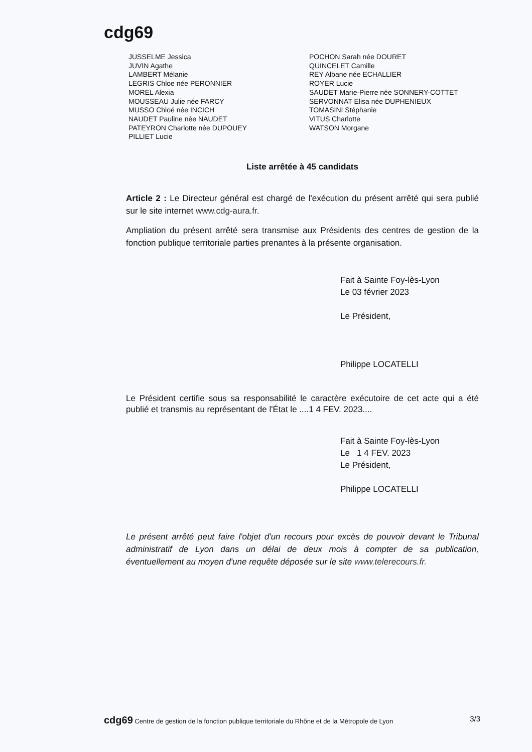cdg69
JUSSELME Jessica
JUVIN Agathe
LAMBERT Mélanie
LEGRIS Chloe née PERONNIER
MOREL Alexia
MOUSSEAU Julie née FARCY
MUSSO Chloé née INCICH
NAUDET Pauline née NAUDET
PATEYRON Charlotte née DUPOUEY
PILLIET Lucie
POCHON Sarah née DOURET
QUINCELET Camille
REY Albane née ECHALLIER
ROYER Lucie
SAUDET Marie-Pierre née SONNERY-COTTET
SERVONNAT Elisa née DUPHENIEUX
TOMASINI Stéphanie
VITUS Charlotte
WATSON Morgane
Liste arrêtée à 45 candidats
Article 2 : Le Directeur général est chargé de l'exécution du présent arrêté qui sera publié sur le site internet www.cdg-aura.fr.
Ampliation du présent arrêté sera transmise aux Présidents des centres de gestion de la fonction publique territoriale parties prenantes à la présente organisation.
Fait à Sainte Foy-lès-Lyon
Le 03 février 2023
Le Président,
Philippe LOCATELLI
Le Président certifie sous sa responsabilité le caractère exécutoire de cet acte qui a été publié et transmis au représentant de l'État le ....1 4 FEV. 2023....
Fait à Sainte Foy-lès-Lyon
Le 1 4 FEV. 2023
Le Président,
Philippe LOCATELLI
Le présent arrêté peut faire l'objet d'un recours pour excès de pouvoir devant le Tribunal administratif de Lyon dans un délai de deux mois à compter de sa publication, éventuellement au moyen d'une requête déposée sur le site www.telerecours.fr.
cdg69 Centre de gestion de la fonction publique territoriale du Rhône et de la Métropole de Lyon 3/3